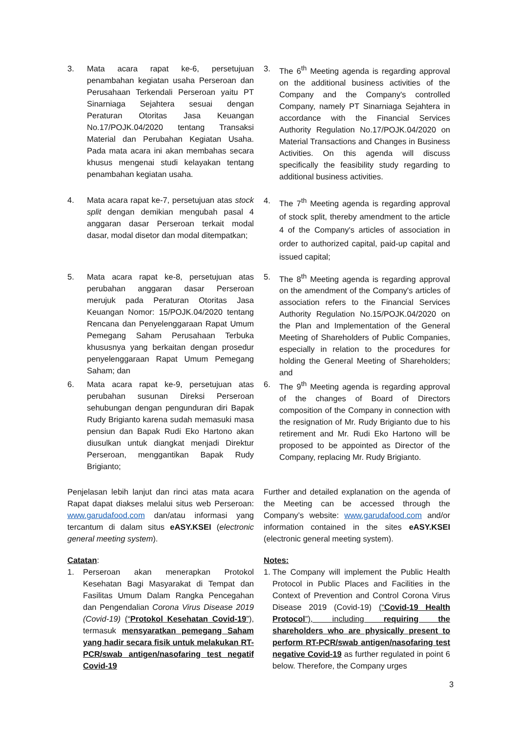3. Mata acara rapat ke-6, persetujuan penambahan kegiatan usaha Perseroan dan Perusahaan Terkendali Perseroan yaitu PT Sinarniaga Sejahtera sesuai dengan Peraturan Otoritas Jasa Keuangan No.17/POJK.04/2020 tentang Transaksi Material dan Perubahan Kegiatan Usaha. Pada mata acara ini akan membahas secara khusus mengenai studi kelayakan tentang penambahan kegiatan usaha.
3. The 6<sup>th</sup> Meeting agenda is regarding approval on the additional business activities of the Company and the Company's controlled Company, namely PT Sinarniaga Sejahtera in accordance with the Financial Services Authority Regulation No.17/POJK.04/2020 on Material Transactions and Changes in Business Activities. On this agenda will discuss specifically the feasibility study regarding to additional business activities.
4. Mata acara rapat ke-7, persetujuan atas stock split dengan demikian mengubah pasal 4 anggaran dasar Perseroan terkait modal dasar, modal disetor dan modal ditempatkan;
4. The 7<sup>th</sup> Meeting agenda is regarding approval of stock split, thereby amendment to the article 4 of the Company's articles of association in order to authorized capital, paid-up capital and issued capital;
5. Mata acara rapat ke-8, persetujuan atas perubahan anggaran dasar Perseroan merujuk pada Peraturan Otoritas Jasa Keuangan Nomor: 15/POJK.04/2020 tentang Rencana dan Penyelenggaraan Rapat Umum Pemegang Saham Perusahaan Terbuka khususnya yang berkaitan dengan prosedur penyelenggaraan Rapat Umum Pemegang Saham; dan
5. The 8<sup>th</sup> Meeting agenda is regarding approval on the amendment of the Company's articles of association refers to the Financial Services Authority Regulation No.15/POJK.04/2020 on the Plan and Implementation of the General Meeting of Shareholders of Public Companies, especially in relation to the procedures for holding the General Meeting of Shareholders; and
6. Mata acara rapat ke-9, persetujuan atas perubahan susunan Direksi Perseroan sehubungan dengan pengunduran diri Bapak Rudy Brigianto karena sudah memasuki masa pensiun dan Bapak Rudi Eko Hartono akan diusulkan untuk diangkat menjadi Direktur Perseroan, menggantikan Bapak Rudy Brigianto;
6. The 9<sup>th</sup> Meeting agenda is regarding approval of the changes of Board of Directors composition of the Company in connection with the resignation of Mr. Rudy Brigianto due to his retirement and Mr. Rudi Eko Hartono will be proposed to be appointed as Director of the Company, replacing Mr. Rudy Brigianto.
Penjelasan lebih lanjut dan rinci atas mata acara Rapat dapat diakses melalui situs web Perseroan: www.garudafood.com dan/atau informasi yang tercantum di dalam situs eASY.KSEI (electronic general meeting system).
Further and detailed explanation on the agenda of the Meeting can be accessed through the Company’s website: www.garudafood.com and/or information contained in the sites eASY.KSEI (electronic general meeting system).
Catatan:
1. Perseroan akan menerapkan Protokol Kesehatan Bagi Masyarakat di Tempat dan Fasilitas Umum Dalam Rangka Pencegahan dan Pengendalian Corona Virus Disease 2019 (Covid-19) (“Protokol Kesehatan Covid-19”), termasuk mensyaratkan pemegang Saham yang hadir secara fisik untuk melakukan RT-PCR/swab antigen/nasofaring test negatif Covid-19
Notes:
1. The Company will implement the Public Health Protocol in Public Places and Facilities in the Context of Prevention and Control Corona Virus Disease 2019 (Covid-19) (“Covid-19 Health Protocol”), including requiring the shareholders who are physically present to perform RT-PCR/swab antigen/nasofaring test negative Covid-19 as further regulated in point 6 below. Therefore, the Company urges
3